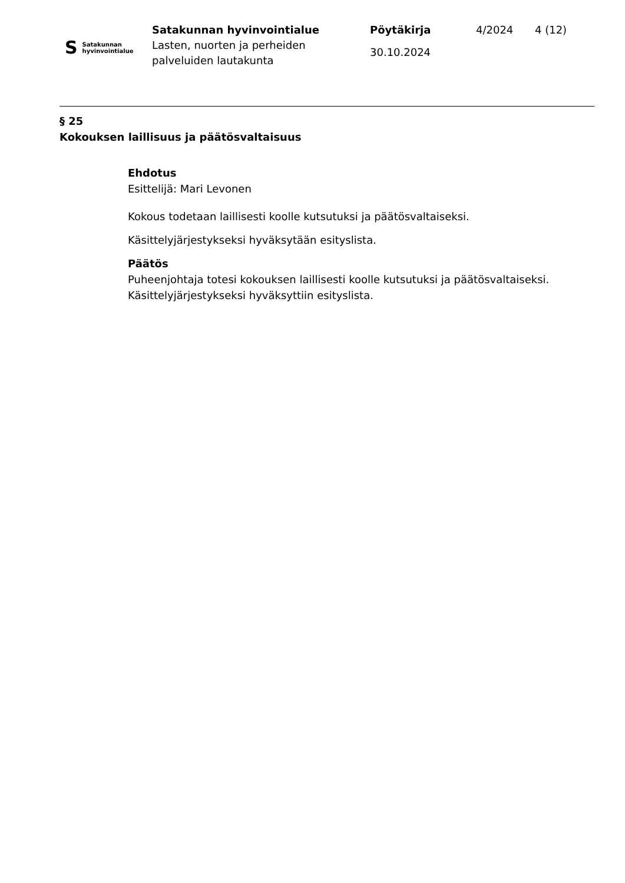S Satakunnan
hyvinvointialue
Satakunnan hyvinvointialue
Lasten, nuorten ja perheiden
palveluiden lautakunta
Pöytäkirja
30.10.2024
4/2024 4 (12)
§ 25
Kokouksen laillisuus ja päätösvaltaisuus
Ehdotus
Esittelijä: Mari Levonen
Kokous todetaan laillisesti koolle kutsutuksi ja päätösvaltaiseksi.
Käsittelyjärjestykseksi hyväksytään esityslista.
Päätös
Puheenjohtaja totesi kokouksen laillisesti koolle kutsutuksi ja päätösvaltaiseksi. Käsittelyjärjestykseksi hyväksyttiin esityslista.